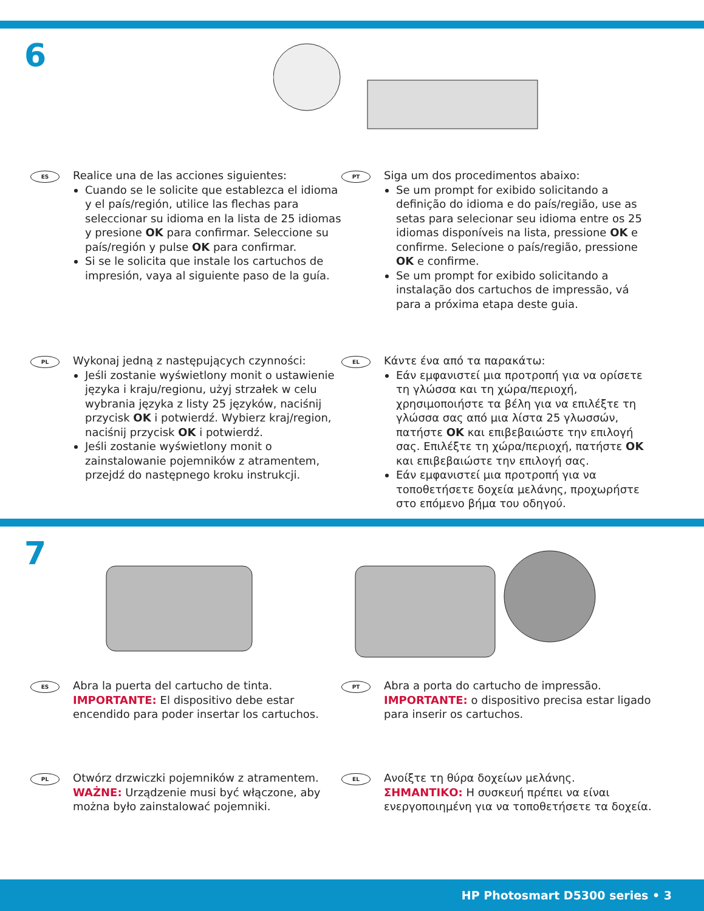6
ES
Realice una de las acciones siguientes:
Cuando se le solicite que establezca el idioma y el país/región, utilice las flechas para seleccionar su idioma en la lista de 25 idiomas y presione OK para confirmar. Seleccione su país/región y pulse OK para confirmar.
Si se le solicita que instale los cartuchos de impresión, vaya al siguiente paso de la guía.
PT
Siga um dos procedimentos abaixo:
Se um prompt for exibido solicitando a definição do idioma e do país/região, use as setas para selecionar seu idioma entre os 25 idiomas disponíveis na lista, pressione OK e confirme. Selecione o país/região, pressione OK e confirme.
Se um prompt for exibido solicitando a instalação dos cartuchos de impressão, vá para a próxima etapa deste guia.
PL
Wykonaj jedną z następujących czynności:
Jeśli zostanie wyświetlony monit o ustawienie języka i kraju/regionu, użyj strzałek w celu wybrania języka z listy 25 języków, naciśnij przycisk OK i potwierdź. Wybierz kraj/region, naciśnij przycisk OK i potwierdź.
Jeśli zostanie wyświetlony monit o zainstalowanie pojemników z atramentem, przejdź do następnego kroku instrukcji.
EL
Κάντε ένα από τα παρακάτω:
Εάν εμφανιστεί μια προτροπή για να ορίσετε τη γλώσσα και τη χώρα/περιοχή, χρησιμοποιήστε τα βέλη για να επιλέξτε τη γλώσσα σας από μια λίστα 25 γλωσσών, πατήστε OK και επιβεβαιώστε την επιλογή σας. Επιλέξτε τη χώρα/περιοχή, πατήστε OK και επιβεβαιώστε την επιλογή σας.
Εάν εμφανιστεί μια προτροπή για να τοποθετήσετε δοχεία μελάνης, προχωρήστε στο επόμενο βήμα του οδηγού.
7
ES
Abra la puerta del cartucho de tinta.
IMPORTANTE: El dispositivo debe estar encendido para poder insertar los cartuchos.
PT
Abra a porta do cartucho de impressão.
IMPORTANTE: o dispositivo precisa estar ligado para inserir os cartuchos.
PL
Otwórz drzwiczki pojemników z atramentem.
WAŻNE: Urządzenie musi być włączone, aby można było zainstalować pojemniki.
EL
Ανοίξτε τη θύρα δοχείων μελάνης.
ΣΗΜΑΝΤΙΚΟ: Η συσκευή πρέπει να είναι ενεργοποιημένη για να τοποθετήσετε τα δοχεία.
HP Photosmart D5300 series • 3